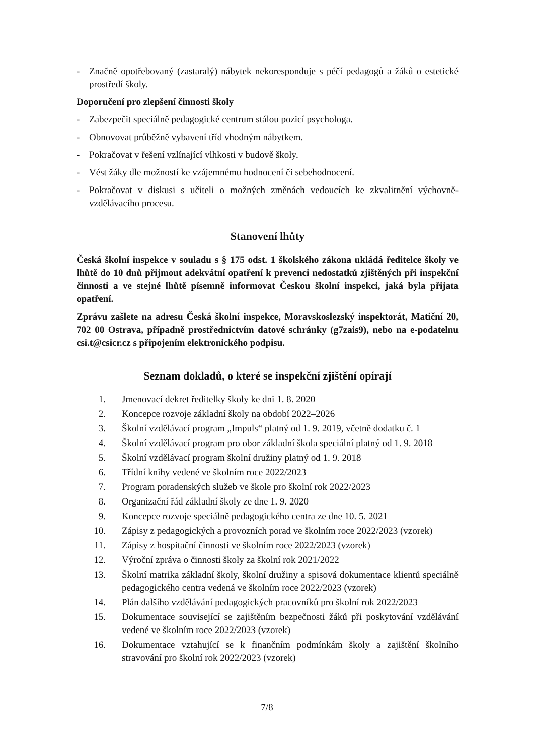- Značně opotřebovaný (zastaralý) nábytek nekoresponduje s péčí pedagogů a žáků o estetické prostředí školy.
Doporučení pro zlepšení činnosti školy
- Zabezpečit speciálně pedagogické centrum stálou pozicí psychologa.
- Obnovovat průběžně vybavení tříd vhodným nábytkem.
- Pokračovat v řešení vzlínající vlhkosti v budově školy.
- Vést žáky dle možností ke vzájemnému hodnocení či sebehodnocení.
- Pokračovat v diskusi s učiteli o možných změnách vedoucích ke zkvalitnění výchovně-vzdělávacího procesu.
Stanovení lhůty
Česká školní inspekce v souladu s § 175 odst. 1 školského zákona ukládá ředitelce školy ve lhůtě do 10 dnů přijmout adekvátní opatření k prevenci nedostatků zjištěných při inspekční činnosti a ve stejné lhůtě písemně informovat Českou školní inspekci, jaká byla přijata opatření.
Zprávu zašlete na adresu Česká školní inspekce, Moravskoslezský inspektorát, Matiční 20, 702 00 Ostrava, případně prostřednictvím datové schránky (g7zais9), nebo na e-podatelnu csi.t@csicr.cz s připojením elektronického podpisu.
Seznam dokladů, o které se inspekční zjištění opírají
1. Jmenovací dekret ředitelky školy ke dni 1. 8. 2020
2. Koncepce rozvoje základní školy na období 2022–2026
3. Školní vzdělávací program „Impuls“ platný od 1. 9. 2019, včetně dodatku č. 1
4. Školní vzdělávací program pro obor základní škola speciální platný od 1. 9. 2018
5. Školní vzdělávací program školní družiny platný od 1. 9. 2018
6. Třídní knihy vedené ve školním roce 2022/2023
7. Program poradenských služeb ve škole pro školní rok 2022/2023
8. Organizační řád základní školy ze dne 1. 9. 2020
9. Koncepce rozvoje speciálně pedagogického centra ze dne 10. 5. 2021
10. Zápisy z pedagogických a provozních porad ve školním roce 2022/2023 (vzorek)
11. Zápisy z hospitační činnosti ve školním roce 2022/2023 (vzorek)
12. Výroční zpráva o činnosti školy za školní rok 2021/2022
13. Školní matrika základní školy, školní družiny a spisová dokumentace klientů speciálně pedagogického centra vedená ve školním roce 2022/2023 (vzorek)
14. Plán dalšího vzdělávání pedagogických pracovníků pro školní rok 2022/2023
15. Dokumentace související se zajištěním bezpečnosti žáků při poskytování vzdělávání vedené ve školním roce 2022/2023 (vzorek)
16. Dokumentace vztahující se k finančním podmínkám školy a zajištění školního stravování pro školní rok 2022/2023 (vzorek)
7/8